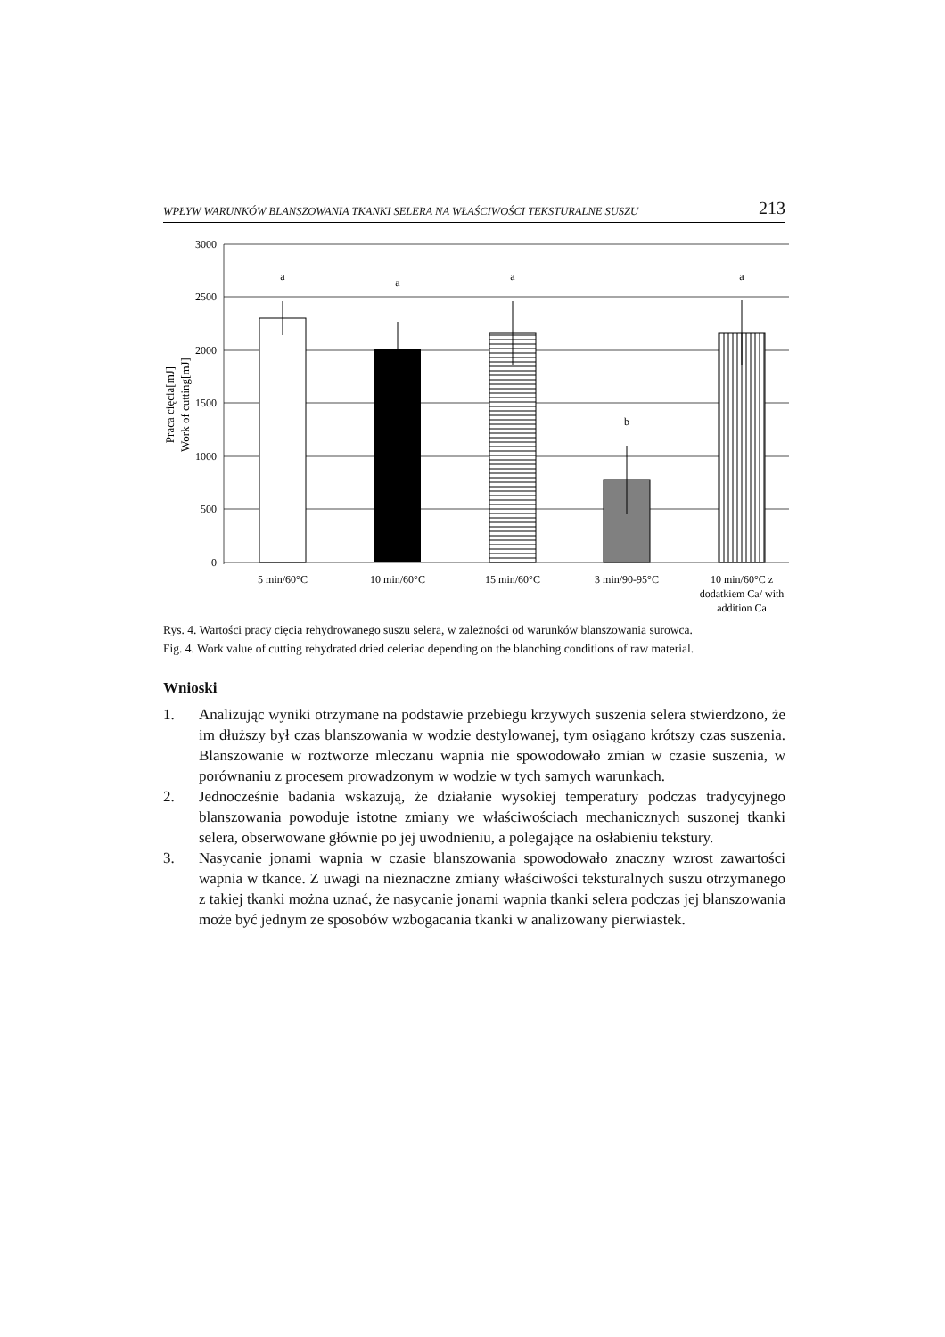WPŁYW WARUNKÓW BLANSZOWANIA TKANKI SELERA NA WŁAŚCIWOŚCI TEKSTURALNE SUSZU 213
3000
2500
2000
1500
1000
500
0
a
a
a
b
a
5 min/60°C
10 min/60°C
15 min/60°C
3 min/90-95°C
10 min/60°C z
dodatkiem Ca/ with
addition Ca
Praca cięcia[mJ]
Work of cutting[mJ]
Rys. 4. Wartości pracy cięcia rehydrowanego suszu selera, w zależności od warunków blanszowania surowca.
Fig. 4. Work value of cutting rehydrated dried celeriac depending on the blanching conditions of raw material.
Wnioski
1. Analizując wyniki otrzymane na podstawie przebiegu krzywych suszenia selera stwierdzono, że im dłuższy był czas blanszowania w wodzie destylowanej, tym osiągano krótszy czas suszenia. Blanszowanie w roztworze mleczanu wapnia nie spowodowało zmian w czasie suszenia, w porównaniu z procesem prowadzonym w wodzie w tych samych warunkach.
2. Jednocześnie badania wskazują, że działanie wysokiej temperatury podczas tradycyjnego blanszowania powoduje istotne zmiany we właściwościach mechanicznych suszonej tkanki selera, obserwowane głównie po jej uwodnieniu, a polegające na osłabieniu tekstury.
3. Nasycanie jonami wapnia w czasie blanszowania spowodowało znaczny wzrost zawartości wapnia w tkance. Z uwagi na nieznaczne zmiany właściwości teksturalnych suszu otrzymanego z takiej tkanki można uznać, że nasycanie jonami wapnia tkanki selera podczas jej blanszowania może być jednym ze sposobów wzbogacania tkanki w analizowany pierwiastek.